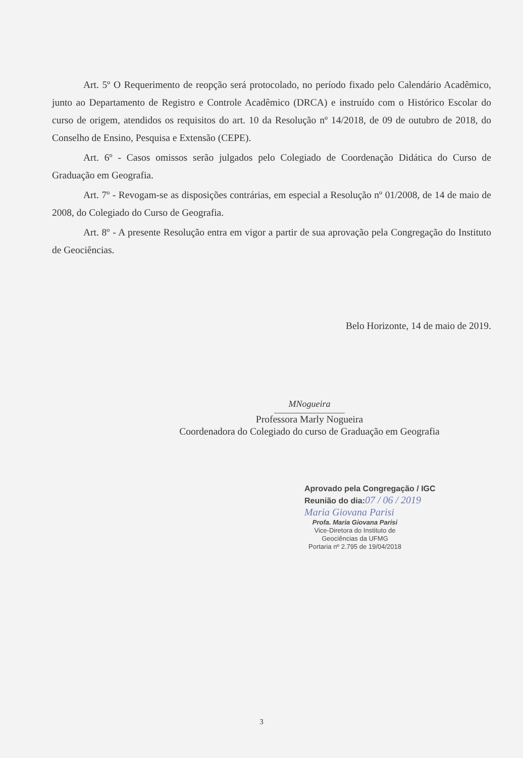Art. 5º O Requerimento de reopção será protocolado, no período fixado pelo Calendário Acadêmico, junto ao Departamento de Registro e Controle Acadêmico (DRCA) e instruído com o Histórico Escolar do curso de origem, atendidos os requisitos do art. 10 da Resolução nº 14/2018, de 09 de outubro de 2018, do Conselho de Ensino, Pesquisa e Extensão (CEPE).
Art. 6º - Casos omissos serão julgados pelo Colegiado de Coordenação Didática do Curso de Graduação em Geografia.
Art. 7º - Revogam-se as disposições contrárias, em especial a Resolução nº 01/2008, de 14 de maio de 2008, do Colegiado do Curso de Geografia.
Art. 8º - A presente Resolução entra em vigor a partir de sua aprovação pela Congregação do Instituto de Geociências.
Belo Horizonte, 14 de maio de 2019.
MNogueira
Professora Marly Nogueira
Coordenadora do Colegiado do curso de Graduação em Geografia
Aprovado pela Congregação / IGC
Reunião do dia: 07 / 06 / 2019
Maria Giovana Parisi
Profa. Maria Giovana Parisi
Vice-Diretora do Instituto de
Geociências da UFMG
Portaria nº 2.795 de 19/04/2018
3